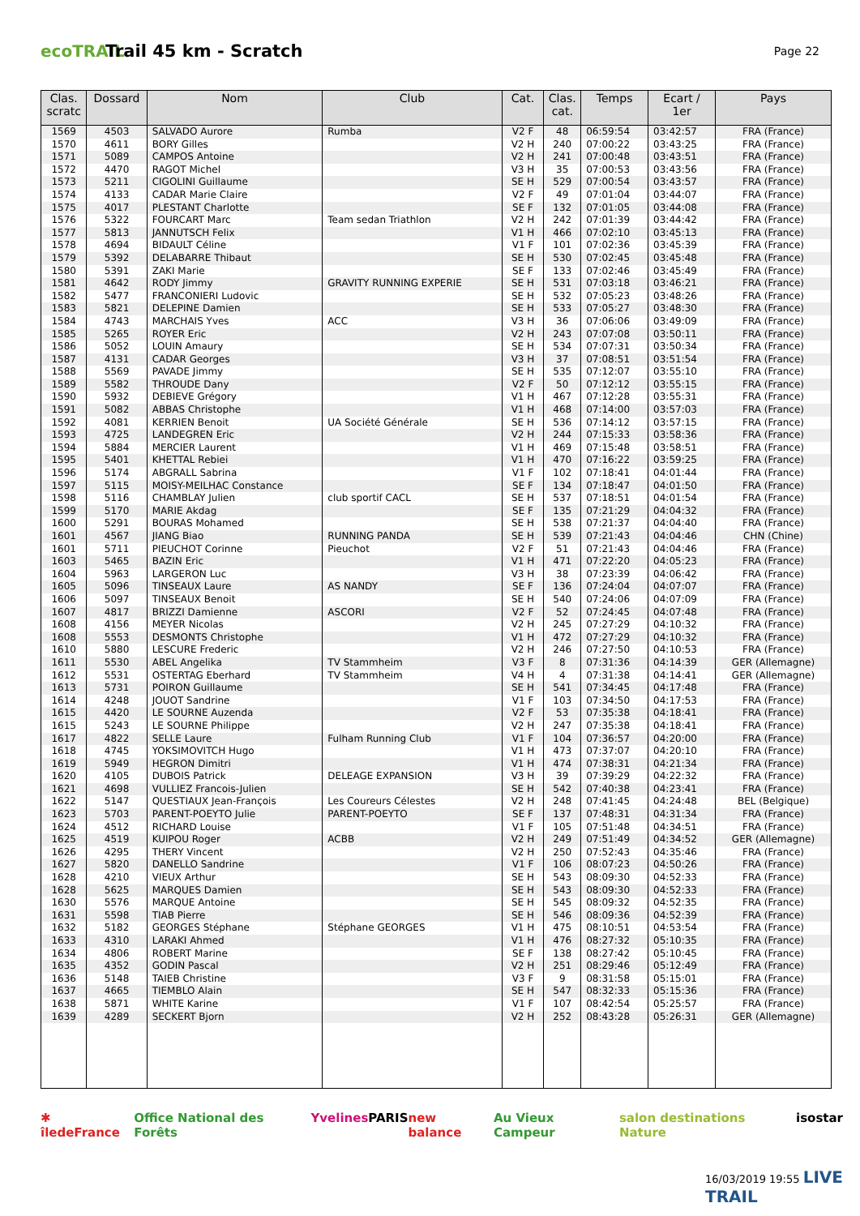ecoTRAIL
Trail 45 km - Scratch
Page 22
| Clas. scratc | Dossard | Nom | Club | Cat. | Clas. cat. | Temps | Ecart / 1er | Pays |
| --- | --- | --- | --- | --- | --- | --- | --- | --- |
| 1569 | 4503 | SALVADO Aurore | Rumba | V2 F | 48 | 06:59:54 | 03:42:57 | FRA (France) |
| 1570 | 4611 | BORY Gilles | | V2 H | 240 | 07:00:22 | 03:43:25 | FRA (France) |
| 1571 | 5089 | CAMPOS Antoine | | V2 H | 241 | 07:00:48 | 03:43:51 | FRA (France) |
| 1572 | 4470 | RAGOT Michel | | V3 H | 35 | 07:00:53 | 03:43:56 | FRA (France) |
| 1573 | 5211 | CIGOLINI Guillaume | | SE H | 529 | 07:00:54 | 03:43:57 | FRA (France) |
| 1574 | 4133 | CADAR Marie Claire | | V2 F | 49 | 07:01:04 | 03:44:07 | FRA (France) |
| 1575 | 4017 | PLESTANT Charlotte | | SE F | 132 | 07:01:05 | 03:44:08 | FRA (France) |
| 1576 | 5322 | FOURCART Marc | Team sedan Triathlon | V2 H | 242 | 07:01:39 | 03:44:42 | FRA (France) |
| 1577 | 5813 | JANNUTSCH Felix | | V1 H | 466 | 07:02:10 | 03:45:13 | FRA (France) |
| 1578 | 4694 | BIDAULT Céline | | V1 F | 101 | 07:02:36 | 03:45:39 | FRA (France) |
| 1579 | 5392 | DELABARRE Thibaut | | SE H | 530 | 07:02:45 | 03:45:48 | FRA (France) |
| 1580 | 5391 | ZAKI Marie | | SE F | 133 | 07:02:46 | 03:45:49 | FRA (France) |
| 1581 | 4642 | RODY Jimmy | GRAVITY RUNNING EXPERIE | SE H | 531 | 07:03:18 | 03:46:21 | FRA (France) |
| 1582 | 5477 | FRANCONIERI Ludovic | | SE H | 532 | 07:05:23 | 03:48:26 | FRA (France) |
| 1583 | 5821 | DELEPINE Damien | | SE H | 533 | 07:05:27 | 03:48:30 | FRA (France) |
| 1584 | 4743 | MARCHAIS Yves | ACC | V3 H | 36 | 07:06:06 | 03:49:09 | FRA (France) |
| 1585 | 5265 | ROYER Eric | | V2 H | 243 | 07:07:08 | 03:50:11 | FRA (France) |
| 1586 | 5052 | LOUIN Amaury | | SE H | 534 | 07:07:31 | 03:50:34 | FRA (France) |
| 1587 | 4131 | CADAR Georges | | V3 H | 37 | 07:08:51 | 03:51:54 | FRA (France) |
| 1588 | 5569 | PAVADE Jimmy | | SE H | 535 | 07:12:07 | 03:55:10 | FRA (France) |
| 1589 | 5582 | THROUDE Dany | | V2 F | 50 | 07:12:12 | 03:55:15 | FRA (France) |
| 1590 | 5932 | DEBIEVE Grégory | | V1 H | 467 | 07:12:28 | 03:55:31 | FRA (France) |
| 1591 | 5082 | ABBAS Christophe | | V1 H | 468 | 07:14:00 | 03:57:03 | FRA (France) |
| 1592 | 4081 | KERRIEN Benoit | UA Société Générale | SE H | 536 | 07:14:12 | 03:57:15 | FRA (France) |
| 1593 | 4725 | LANDEGREN Eric | | V2 H | 244 | 07:15:33 | 03:58:36 | FRA (France) |
| 1594 | 5884 | MERCIER Laurent | | V1 H | 469 | 07:15:48 | 03:58:51 | FRA (France) |
| 1595 | 5401 | KHETTAL Rebiei | | V1 H | 470 | 07:16:22 | 03:59:25 | FRA (France) |
| 1596 | 5174 | ABGRALL Sabrina | | V1 F | 102 | 07:18:41 | 04:01:44 | FRA (France) |
| 1597 | 5115 | MOISY-MEILHAC Constance | | SE F | 134 | 07:18:47 | 04:01:50 | FRA (France) |
| 1598 | 5116 | CHAMBLAY Julien | club sportif CACL | SE H | 537 | 07:18:51 | 04:01:54 | FRA (France) |
| 1599 | 5170 | MARIE Akdag | | SE F | 135 | 07:21:29 | 04:04:32 | FRA (France) |
| 1600 | 5291 | BOURAS Mohamed | | SE H | 538 | 07:21:37 | 04:04:40 | FRA (France) |
| 1601 | 4567 | JIANG Biao | RUNNING PANDA | SE H | 539 | 07:21:43 | 04:04:46 | CHN (Chine) |
| 1601 | 5711 | PIEUCHOT Corinne | Pieuchot | V2 F | 51 | 07:21:43 | 04:04:46 | FRA (France) |
| 1603 | 5465 | BAZIN Eric | | V1 H | 471 | 07:22:20 | 04:05:23 | FRA (France) |
| 1604 | 5963 | LARGERON Luc | | V3 H | 38 | 07:23:39 | 04:06:42 | FRA (France) |
| 1605 | 5096 | TINSEAUX Laure | AS NANDY | SE F | 136 | 07:24:04 | 04:07:07 | FRA (France) |
| 1606 | 5097 | TINSEAUX Benoit | | SE H | 540 | 07:24:06 | 04:07:09 | FRA (France) |
| 1607 | 4817 | BRIZZI Damienne | ASCORI | V2 F | 52 | 07:24:45 | 04:07:48 | FRA (France) |
| 1608 | 4156 | MEYER Nicolas | | V2 H | 245 | 07:27:29 | 04:10:32 | FRA (France) |
| 1608 | 5553 | DESMONTS Christophe | | V1 H | 472 | 07:27:29 | 04:10:32 | FRA (France) |
| 1610 | 5880 | LESCURE Frederic | | V2 H | 246 | 07:27:50 | 04:10:53 | FRA (France) |
| 1611 | 5530 | ABEL Angelika | TV Stammheim | V3 F | 8 | 07:31:36 | 04:14:39 | GER (Allemagne) |
| 1612 | 5531 | OSTERTAG Eberhard | TV Stammheim | V4 H | 4 | 07:31:38 | 04:14:41 | GER (Allemagne) |
| 1613 | 5731 | POIRON Guillaume | | SE H | 541 | 07:34:45 | 04:17:48 | FRA (France) |
| 1614 | 4248 | JOUOT Sandrine | | V1 F | 103 | 07:34:50 | 04:17:53 | FRA (France) |
| 1615 | 4420 | LE SOURNE Auzenda | | V2 F | 53 | 07:35:38 | 04:18:41 | FRA (France) |
| 1615 | 5243 | LE SOURNE Philippe | | V2 H | 247 | 07:35:38 | 04:18:41 | FRA (France) |
| 1617 | 4822 | SELLE Laure | Fulham Running Club | V1 F | 104 | 07:36:57 | 04:20:00 | FRA (France) |
| 1618 | 4745 | YOKSIMOVITCH Hugo | | V1 H | 473 | 07:37:07 | 04:20:10 | FRA (France) |
| 1619 | 5949 | HEGRON Dimitri | | V1 H | 474 | 07:38:31 | 04:21:34 | FRA (France) |
| 1620 | 4105 | DUBOIS Patrick | DELEAGE EXPANSION | V3 H | 39 | 07:39:29 | 04:22:32 | FRA (France) |
| 1621 | 4698 | VULLIEZ Francois-Julien | | SE H | 542 | 07:40:38 | 04:23:41 | FRA (France) |
| 1622 | 5147 | QUESTIAUX Jean-François | Les Coureurs Célestes | V2 H | 248 | 07:41:45 | 04:24:48 | BEL (Belgique) |
| 1623 | 5703 | PARENT-POEYTO Julie | PARENT-POEYTO | SE F | 137 | 07:48:31 | 04:31:34 | FRA (France) |
| 1624 | 4512 | RICHARD Louise | | V1 F | 105 | 07:51:48 | 04:34:51 | FRA (France) |
| 1625 | 4519 | KUIPOU Roger | ACBB | V2 H | 249 | 07:51:49 | 04:34:52 | GER (Allemagne) |
| 1626 | 4295 | THERY Vincent | | V2 H | 250 | 07:52:43 | 04:35:46 | FRA (France) |
| 1627 | 5820 | DANELLO Sandrine | | V1 F | 106 | 08:07:23 | 04:50:26 | FRA (France) |
| 1628 | 4210 | VIEUX Arthur | | SE H | 543 | 08:09:30 | 04:52:33 | FRA (France) |
| 1628 | 5625 | MARQUES Damien | | SE H | 543 | 08:09:30 | 04:52:33 | FRA (France) |
| 1630 | 5576 | MARQUE Antoine | | SE H | 545 | 08:09:32 | 04:52:35 | FRA (France) |
| 1631 | 5598 | TIAB Pierre | | SE H | 546 | 08:09:36 | 04:52:39 | FRA (France) |
| 1632 | 5182 | GEORGES Stéphane | Stéphane GEORGES | V1 H | 475 | 08:10:51 | 04:53:54 | FRA (France) |
| 1633 | 4310 | LARAKI Ahmed | | V1 H | 476 | 08:27:32 | 05:10:35 | FRA (France) |
| 1634 | 4806 | ROBERT Marine | | SE F | 138 | 08:27:42 | 05:10:45 | FRA (France) |
| 1635 | 4352 | GODIN Pascal | | V2 H | 251 | 08:29:46 | 05:12:49 | FRA (France) |
| 1636 | 5148 | TAIEB Christine | | V3 F | 9 | 08:31:58 | 05:15:01 | FRA (France) |
| 1637 | 4665 | TIEMBLO Alain | | SE H | 547 | 08:32:33 | 05:15:36 | FRA (France) |
| 1638 | 5871 | WHITE Karine | | V1 F | 107 | 08:42:54 | 05:25:57 | FRA (France) |
| 1639 | 4289 | SECKERT Bjorn | | V2 H | 252 | 08:43:28 | 05:26:31 | GER (Allemagne) |
✱ îledeFrance Office National des Forêts Yvelines PARIS new balance Au Vieux Campeur salon destinations Nature isostar
16/03/2019 19:55 LIVE TRAIL